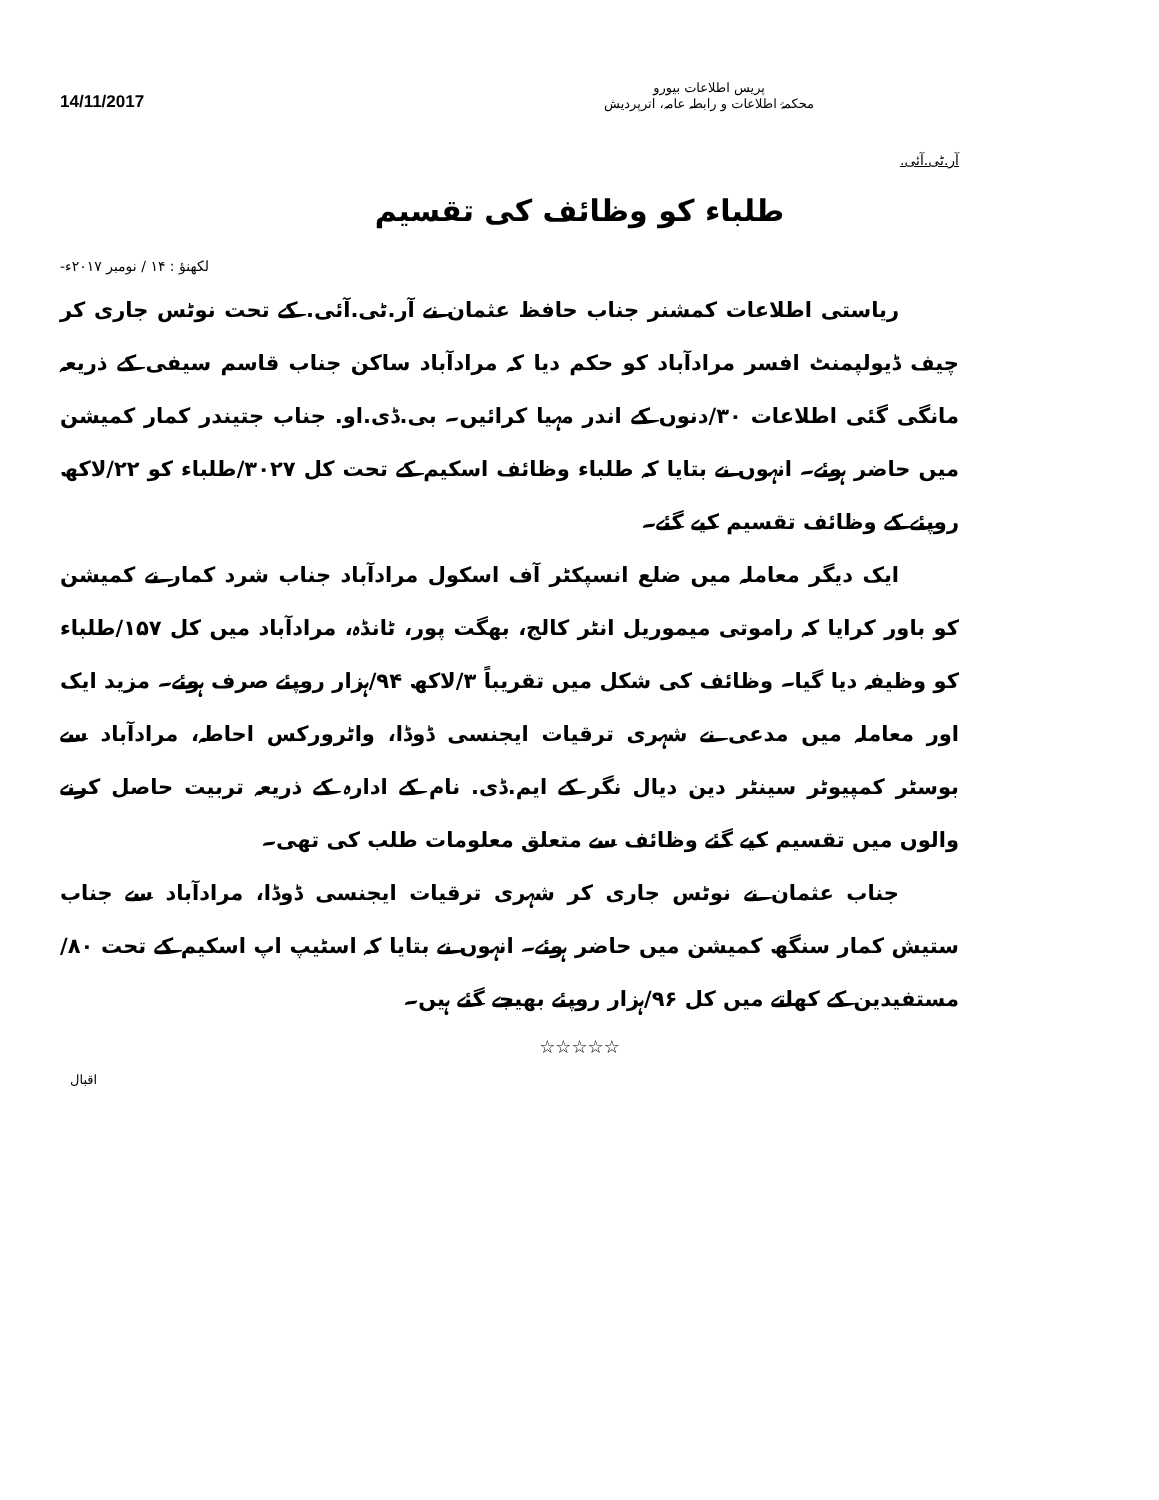14/11/2017
پریس اطلاعات بیورو
محکمۂ اطلاعات و رابطہ عامہ، اترپردیش
آر.ٹی.آئی.
طلباء کو وظائف کی تقسیم
لکھنؤ : ۱۴ / نومبر ۲۰۱۷ء-
ریاستی اطلاعات کمشنر جناب حافظ عثمان نے آر.ٹی.آئی. کے تحت نوٹس جاری کر چیف ڈیولپمنٹ افسر مرادآباد کو حکم دیا کہ مرادآباد ساکن جناب قاسم سیفی کے ذریعہ مانگی گئی اطلاعات ۳۰/دنوں کے اندر مہیا کرائیں۔ بی.ڈی.او. جناب جتیندر کمار کمیشن میں حاضر ہوئے۔ انہوں نے بتایا کہ طلباء وظائف اسکیم کے تحت کل ۳۰۲۷/طلباء کو ۲۲/لاکھ روپئے کے وظائف تقسیم کیے گئے۔
ایک دیگر معاملہ میں ضلع انسپکٹر آف اسکول مرادآباد جناب شرد کمار نے کمیشن کو باور کرایا کہ راموتی میموریل انٹر کالج، بھگت پور، ٹانڈہ، مرادآباد میں کل ۱۵۷/طلباء کو وظیفہ دیا گیا۔ وظائف کی شکل میں تقریباً ۳/لاکھ ۹۴/ہزار روپئے صرف ہوئے۔ مزید ایک اور معاملہ میں مدعی نے شہری ترقیات ایجنسی ڈوڈا، واٹرورکس احاطہ، مرادآباد سے بوسٹر کمپیوٹر سینٹر دین دیال نگر کے ایم.ڈی. نام کے ادارہ کے ذریعہ تربیت حاصل کرنے والوں میں تقسیم کیے گئے وظائف سے متعلق معلومات طلب کی تھی۔
جناب عثمان نے نوٹس جاری کر شہری ترقیات ایجنسی ڈوڈا، مرادآباد سے جناب ستیش کمار سنگھ کمیشن میں حاضر ہوئے۔ انہوں نے بتایا کہ اسٹیپ اپ اسکیم کے تحت ۸۰/مستفیدین کے کھاتے میں کل ۹۶/ہزار روپئے بھیجے گئے ہیں۔
☆☆☆☆☆
اقبال